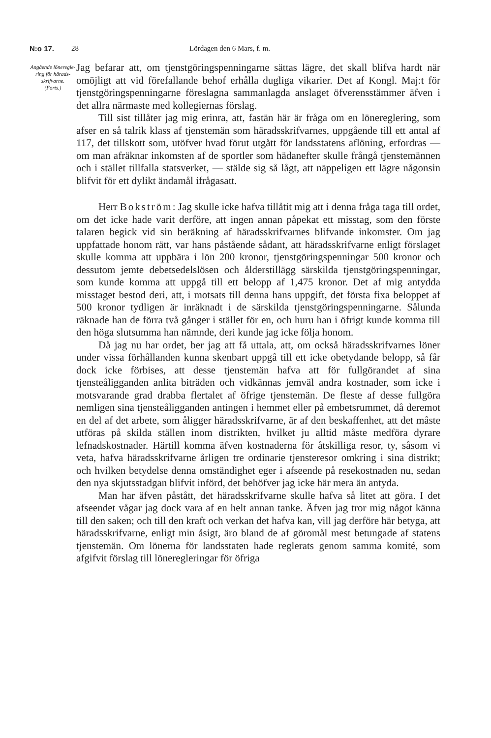N:o 17. 28 Lördagen den 6 Mars, f. m.
Angående löneregle­ring för härads­skrifvarne.
(Forts.)
Jag befarar att, om tjenstgöringspenningarne sättas lägre, det skall blifva hardt när omöjligt att vid förefallande behof erhålla dugliga vikarier. Det af Kongl. Maj:t för tjenstgöringspenningarne föreslagna sammanlagda anslaget öfverensstämmer äfven i det allra närmaste med kollegiernas förslag.
Till sist tillåter jag mig erinra, att, fastän här är fråga om en lönereglering, som afser en så talrik klass af tjenstemän som häradsskrifvarnes, uppgående till ett antal af 117, det tillskott som, utöfver hvad förut utgått för landsstatens aflöning, erfordras — om man afräknar inkomsten af de sportler som hädanefter skulle frångå tjenstemännen och i stället tillfalla statsverket, — stälde sig så lågt, att näppeligen ett lägre någonsin blifvit för ett dylikt ändamål ifrågasatt.
Herr Bokström: Jag skulle icke hafva tillåtit mig att i denna fråga taga till ordet, om det icke hade varit derföre, att ingen annan påpekat ett misstag, som den förste talaren begick vid sin beräkning af häradsskrifvarnes blifvande inkomster. Om jag uppfattade honom rätt, var hans påstående sådant, att häradsskrifvarne enligt förslaget skulle komma att uppbära i lön 200 kronor, tjenstgöringspenningar 500 kronor och dessutom jemte debetsedelslösen och ålderstillägg särskilda tjenstgöringspenningar, som kunde komma att uppgå till ett belopp af 1,475 kronor. Det af mig antydda misstaget bestod deri, att, i motsats till denna hans uppgift, det första fixa beloppet af 500 kronor tydligen är inräknadt i de särskilda tjenstgöringspenningarne. Sålunda räknade han de förra två gånger i stället för en, och huru han i öfrigt kunde komma till den höga slutsumma han nämnde, deri kunde jag icke följa honom.
Då jag nu har ordet, ber jag att få uttala, att, om också häradsskrifvarnes löner under vissa förhållanden kunna skenbart uppgå till ett icke obetydande belopp, så får dock icke förbises, att desse tjenstemän hafva att för fullgörandet af sina tjensteåligganden anlita biträden och vidkännas jemväl andra kostnader, som icke i motsvarande grad drabba flertalet af öfrige tjenstemän. De fleste af desse fullgöra nemligen sina tjensteåligganden antingen i hemmet eller på embetsrummet, då deremot en del af det arbete, som åligger häradsskrifvarne, är af den beskaffenhet, att det måste utföras på skilda ställen inom distrikten, hvilket ju alltid måste medföra dyrare lefnadskostnader. Härtill komma äfven kostnaderna för åtskilliga resor, ty, såsom vi veta, hafva häradsskrifvarne årligen tre ordinarie tjensteresor omkring i sina distrikt; och hvilken betydelse denna omständighet eger i afseende på resekostnaden nu, sedan den nya skjutsstadgan blifvit införd, det behöfver jag icke här mera än antyda.
Man har äfven påstått, det häradsskrifvarne skulle hafva så litet att göra. I det afseendet vågar jag dock vara af en helt annan tanke. Äfven jag tror mig något känna till den saken; och till den kraft och verkan det hafva kan, vill jag derföre här betyga, att häradsskrifvarne, enligt min åsigt, äro bland de af göromål mest betungade af statens tjenstemän. Om lönerna för landsstaten hade reglerats genom samma komité, som afgifvit förslag till löneregleringar för öfriga